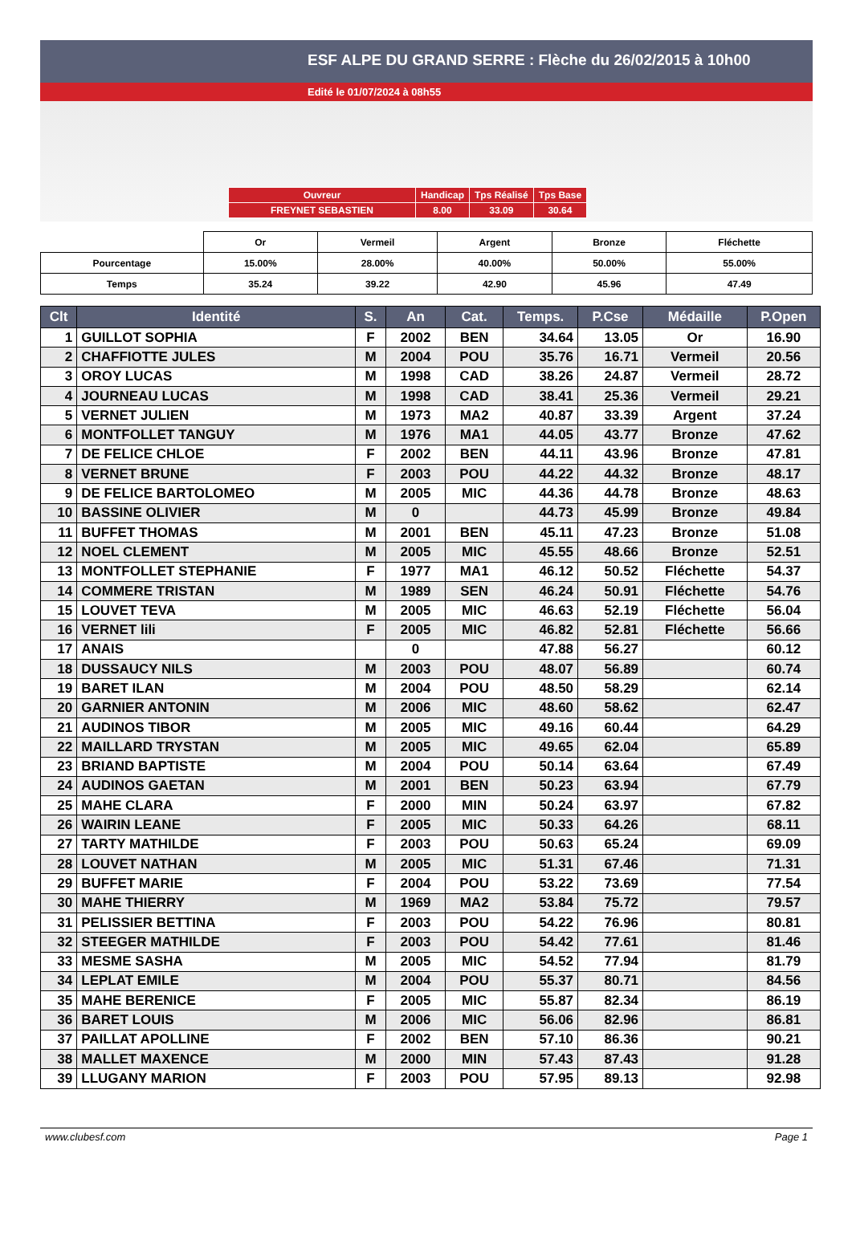ESF ALPE DU GRAND SERRE : Flèche du 26/02/2015 à 10h00
Edité le 01/07/2024 à 08h55
| Ouvreur | Handicap | Tps Réalisé | Tps Base |
| FREYNET SEBASTIEN | 8.00 | 33.09 | 30.64 |
| | Or | Vermeil | Argent | Bronze | Fléchette |
| Pourcentage | 15.00% | 28.00% | 40.00% | 50.00% | 55.00% |
| Temps | 35.24 | 39.22 | 42.90 | 45.96 | 47.49 |
| Clt | Identité | S. | An | Cat. | Temps. | P.Cse | Médaille | P.Open |
| --- | --- | --- | --- | --- | --- | --- | --- | --- |
| 1 | GUILLOT SOPHIA | F | 2002 | BEN | 34.64 | 13.05 | Or | 16.90 |
| 2 | CHAFFIOTTE JULES | M | 2004 | POU | 35.76 | 16.71 | Vermeil | 20.56 |
| 3 | OROY LUCAS | M | 1998 | CAD | 38.26 | 24.87 | Vermeil | 28.72 |
| 4 | JOURNEAU LUCAS | M | 1998 | CAD | 38.41 | 25.36 | Vermeil | 29.21 |
| 5 | VERNET JULIEN | M | 1973 | MA2 | 40.87 | 33.39 | Argent | 37.24 |
| 6 | MONTFOLLET TANGUY | M | 1976 | MA1 | 44.05 | 43.77 | Bronze | 47.62 |
| 7 | DE FELICE CHLOE | F | 2002 | BEN | 44.11 | 43.96 | Bronze | 47.81 |
| 8 | VERNET BRUNE | F | 2003 | POU | 44.22 | 44.32 | Bronze | 48.17 |
| 9 | DE FELICE BARTOLOMEO | M | 2005 | MIC | 44.36 | 44.78 | Bronze | 48.63 |
| 10 | BASSINE OLIVIER | M | 0 | | 44.73 | 45.99 | Bronze | 49.84 |
| 11 | BUFFET THOMAS | M | 2001 | BEN | 45.11 | 47.23 | Bronze | 51.08 |
| 12 | NOEL CLEMENT | M | 2005 | MIC | 45.55 | 48.66 | Bronze | 52.51 |
| 13 | MONTFOLLET STEPHANIE | F | 1977 | MA1 | 46.12 | 50.52 | Fléchette | 54.37 |
| 14 | COMMERE TRISTAN | M | 1989 | SEN | 46.24 | 50.91 | Fléchette | 54.76 |
| 15 | LOUVET TEVA | M | 2005 | MIC | 46.63 | 52.19 | Fléchette | 56.04 |
| 16 | VERNET lili | F | 2005 | MIC | 46.82 | 52.81 | Fléchette | 56.66 |
| 17 | ANAIS | | 0 | | 47.88 | 56.27 | | 60.12 |
| 18 | DUSSAUCY NILS | M | 2003 | POU | 48.07 | 56.89 | | 60.74 |
| 19 | BARET ILAN | M | 2004 | POU | 48.50 | 58.29 | | 62.14 |
| 20 | GARNIER ANTONIN | M | 2006 | MIC | 48.60 | 58.62 | | 62.47 |
| 21 | AUDINOS TIBOR | M | 2005 | MIC | 49.16 | 60.44 | | 64.29 |
| 22 | MAILLARD TRYSTAN | M | 2005 | MIC | 49.65 | 62.04 | | 65.89 |
| 23 | BRIAND BAPTISTE | M | 2004 | POU | 50.14 | 63.64 | | 67.49 |
| 24 | AUDINOS GAETAN | M | 2001 | BEN | 50.23 | 63.94 | | 67.79 |
| 25 | MAHE CLARA | F | 2000 | MIN | 50.24 | 63.97 | | 67.82 |
| 26 | WAIRIN LEANE | F | 2005 | MIC | 50.33 | 64.26 | | 68.11 |
| 27 | TARTY MATHILDE | F | 2003 | POU | 50.63 | 65.24 | | 69.09 |
| 28 | LOUVET NATHAN | M | 2005 | MIC | 51.31 | 67.46 | | 71.31 |
| 29 | BUFFET MARIE | F | 2004 | POU | 53.22 | 73.69 | | 77.54 |
| 30 | MAHE THIERRY | M | 1969 | MA2 | 53.84 | 75.72 | | 79.57 |
| 31 | PELISSIER BETTINA | F | 2003 | POU | 54.22 | 76.96 | | 80.81 |
| 32 | STEEGER MATHILDE | F | 2003 | POU | 54.42 | 77.61 | | 81.46 |
| 33 | MESME SASHA | M | 2005 | MIC | 54.52 | 77.94 | | 81.79 |
| 34 | LEPLAT EMILE | M | 2004 | POU | 55.37 | 80.71 | | 84.56 |
| 35 | MAHE BERENICE | F | 2005 | MIC | 55.87 | 82.34 | | 86.19 |
| 36 | BARET LOUIS | M | 2006 | MIC | 56.06 | 82.96 | | 86.81 |
| 37 | PAILLAT APOLLINE | F | 2002 | BEN | 57.10 | 86.36 | | 90.21 |
| 38 | MALLET MAXENCE | M | 2000 | MIN | 57.43 | 87.43 | | 91.28 |
| 39 | LLUGANY MARION | F | 2003 | POU | 57.95 | 89.13 | | 92.98 |
www.clubesf.com Page 1